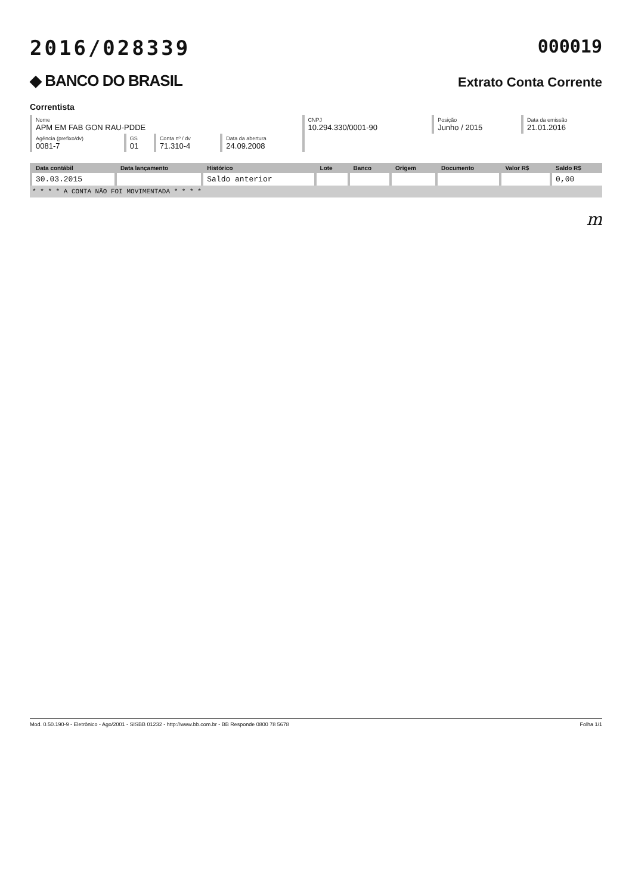2016/028339 000019
◆ BANCO DO BRASIL
Extrato Conta Corrente
Correntista
| Nome APM EM FAB GON RAU-PDDE | | | | CNPJ 10.294.330/0001-90 | Posição Junho / 2015 | Data da emissão 21.01.2016 |
| Agência (prefixo/dv) 0081-7 | GS 01 | Conta nº / dv 71.310-4 | Data da abertura 24.09.2008 | | | |
| Data contábil | Data lançamento | Histórico | Lote | Banco | Origem | Documento | Valor R$ | Saldo R$ |
| --- | --- | --- | --- | --- | --- | --- | --- | --- |
| 30.03.2015 | | Saldo anterior | | | | | | 0,00 |
* * * * A CONTA NÃO FOI MOVIMENTADA * * * *
m
Mod. 0.50.190-9 - Eletrônico - Ago/2001 - SISBB 01232 - http://www.bb.com.br - BB Responde 0800 78 5678 Folha 1/1